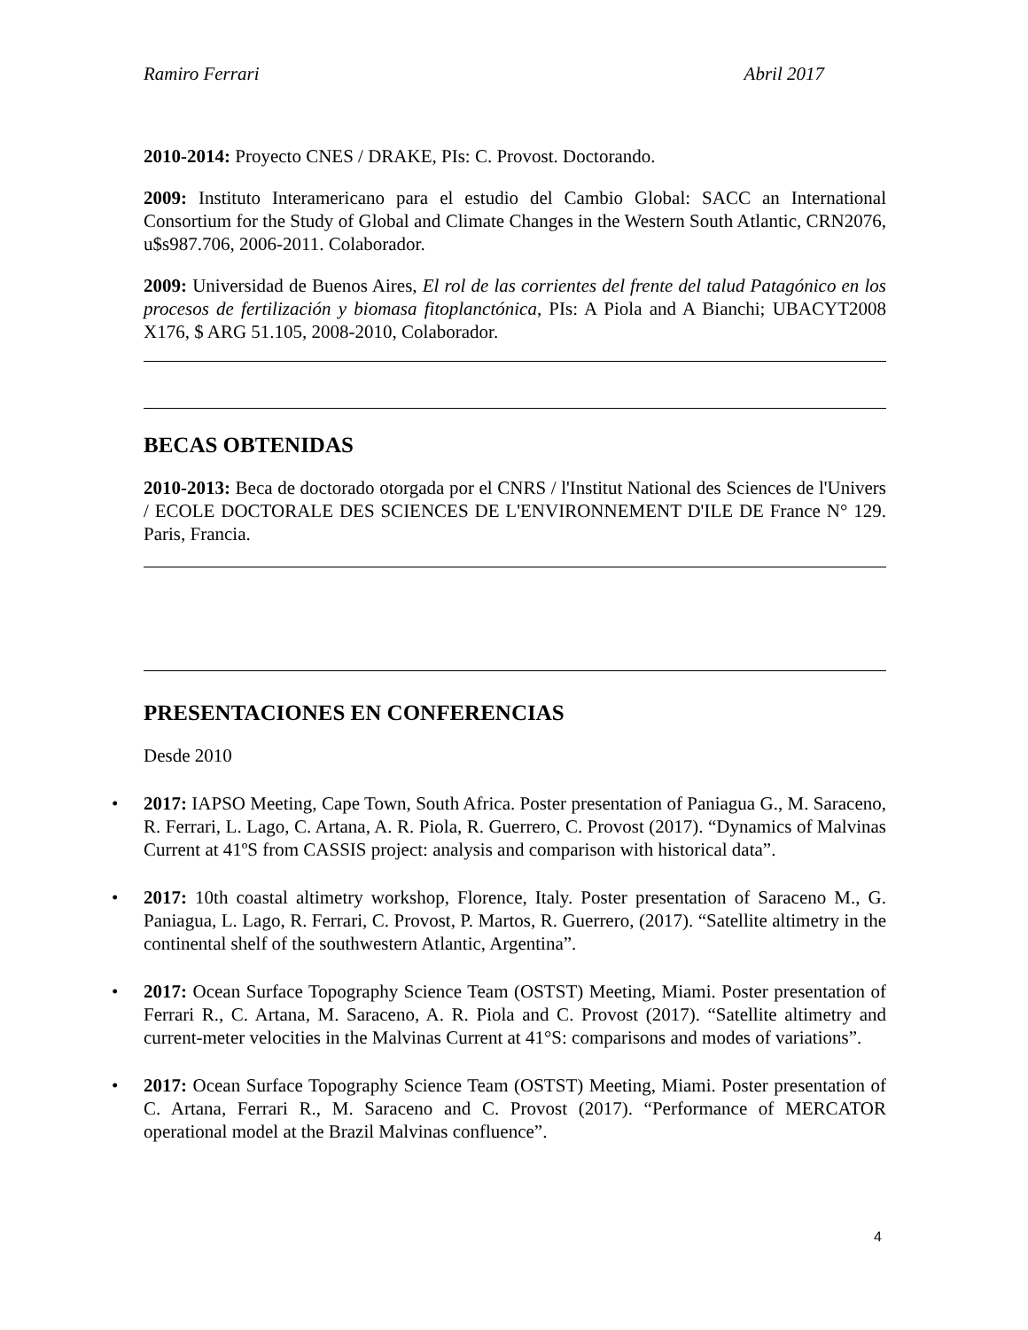Ramiro Ferrari Abril 2017
2010-2014: Proyecto CNES / DRAKE, PIs: C. Provost. Doctorando.
2009: Instituto Interamericano para el estudio del Cambio Global: SACC an International Consortium for the Study of Global and Climate Changes in the Western South Atlantic, CRN2076, u$s987.706, 2006-2011. Colaborador.
2009: Universidad de Buenos Aires, El rol de las corrientes del frente del talud Patagónico en los procesos de fertilización y biomasa fitoplanctónica, PIs: A Piola and A Bianchi; UBACYT2008 X176, $ ARG 51.105, 2008-2010, Colaborador.
BECAS OBTENIDAS
2010-2013: Beca de doctorado otorgada por el CNRS / l'Institut National des Sciences de l'Univers / ECOLE DOCTORALE DES SCIENCES DE L'ENVIRONNEMENT D'ILE DE France N° 129. Paris, Francia.
PRESENTACIONES EN CONFERENCIAS
Desde 2010
• 2017: IAPSO Meeting, Cape Town, South Africa. Poster presentation of Paniagua G., M. Saraceno, R. Ferrari, L. Lago, C. Artana, A. R. Piola, R. Guerrero, C. Provost (2017). “Dynamics of Malvinas Current at 41ºS from CASSIS project: analysis and comparison with historical data”.
• 2017: 10th coastal altimetry workshop, Florence, Italy. Poster presentation of Saraceno M., G. Paniagua, L. Lago, R. Ferrari, C. Provost, P. Martos, R. Guerrero, (2017). “Satellite altimetry in the continental shelf of the southwestern Atlantic, Argentina”.
• 2017: Ocean Surface Topography Science Team (OSTST) Meeting, Miami. Poster presentation of Ferrari R., C. Artana, M. Saraceno, A. R. Piola and C. Provost (2017). “Satellite altimetry and current-meter velocities in the Malvinas Current at 41°S: comparisons and modes of variations”.
• 2017: Ocean Surface Topography Science Team (OSTST) Meeting, Miami. Poster presentation of C. Artana, Ferrari R., M. Saraceno and C. Provost (2017). “Performance of MERCATOR operational model at the Brazil Malvinas confluence”.
4